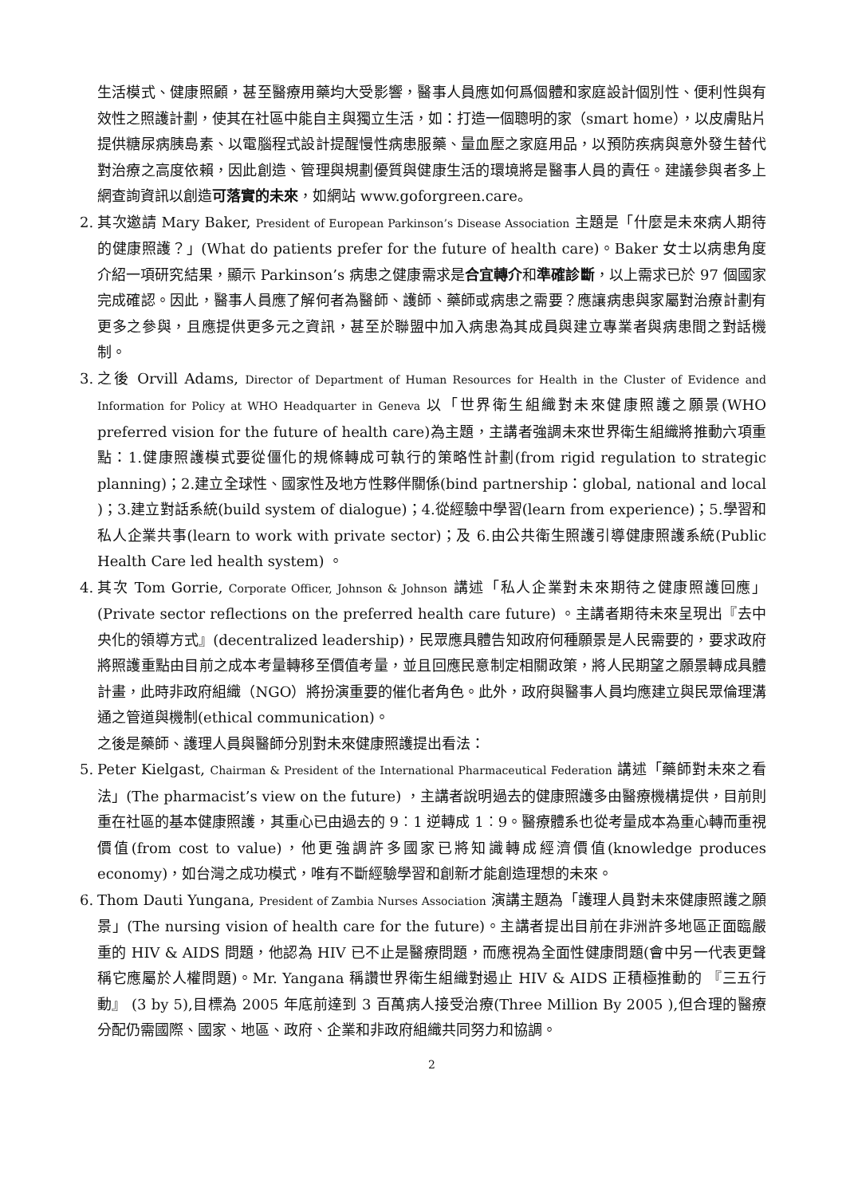生活模式、健康照顧，甚至醫療用藥均大受影響，醫事人員應如何爲個體和家庭設計個別性、便利性與有效性之照護計劃，使其在社區中能自主與獨立生活，如：打造一個聰明的家（smart home），以皮膚貼片提供糖尿病胰島素、以電腦程式設計提醒慢性病患服藥、量血壓之家庭用品，以預防疾病與意外發生替代對治療之高度依賴，因此創造、管理與規劃優質與健康生活的環境將是醫事人員的責任。建議參與者多上網查詢資訊以創造可落實的未來，如網站 www.goforgreen.care。
2. 其次邀請 Mary Baker, President of European Parkinson’s Disease Association 主題是「什麼是未來病人期待的健康照護？」(What do patients prefer for the future of health care)。Baker 女士以病患角度介紹一項研究結果，顯示 Parkinson’s 病患之健康需求是合宜轉介和準確診斷，以上需求已於 97 個國家完成確認。因此，醫事人員應了解何者為醫師、護師、藥師或病患之需要？應讓病患與家屬對治療計劃有更多之參與，且應提供更多元之資訊，甚至於聯盟中加入病患為其成員與建立專業者與病患間之對話機制。
3. 之後 Orvill Adams, Director of Department of Human Resources for Health in the Cluster of Evidence and Information for Policy at WHO Headquarter in Geneva 以「世界衛生組織對未來健康照護之願景(WHO preferred vision for the future of health care)為主題，主講者強調未來世界衛生組織將推動六項重點：1.健康照護模式要從僵化的規條轉成可執行的策略性計劃(from rigid regulation to strategic planning)；2.建立全球性、國家性及地方性夥伴關係(bind partnership：global, national and local )；3.建立對話系統(build system of dialogue)；4.從經驗中學習(learn from experience)；5.學習和私人企業共事(learn to work with private sector)；及 6.由公共衛生照護引導健康照護系統(Public Health Care led health system) 。
4. 其次 Tom Gorrie, Corporate Officer, Johnson & Johnson 講述「私人企業對未來期待之健康照護回應」(Private sector reflections on the preferred health care future) 。主講者期待未來呈現出『去中央化的領導方式』(decentralized leadership)，民眾應具體告知政府何種願景是人民需要的，要求政府將照護重點由目前之成本考量轉移至價值考量，並且回應民意制定相關政策，將人民期望之願景轉成具體計畫，此時非政府組織（NGO）將扮演重要的催化者角色。此外，政府與醫事人員均應建立與民眾倫理溝通之管道與機制(ethical communication)。
之後是藥師、護理人員與醫師分別對未來健康照護提出看法：
5. Peter Kielgast, Chairman & President of the International Pharmaceutical Federation 講述「藥師對未來之看法」(The pharmacist’s view on the future) ，主講者說明過去的健康照護多由醫療機構提供，目前則重在社區的基本健康照護，其重心已由過去的 9︰1 逆轉成 1︰9。醫療體系也從考量成本為重心轉而重視價值(from cost to value)，他更強調許多國家已將知識轉成經濟價值(knowledge produces economy)，如台灣之成功模式，唯有不斷經驗學習和創新才能創造理想的未來。
6. Thom Dauti Yungana, President of Zambia Nurses Association 演講主題為「護理人員對未來健康照護之願景」(The nursing vision of health care for the future)。主講者提出目前在非洲許多地區正面臨嚴重的 HIV & AIDS 問題，他認為 HIV 已不止是醫療問題，而應視為全面性健康問題(會中另一代表更聲稱它應屬於人權問題)。Mr. Yangana 稱讚世界衛生組織對遏止 HIV & AIDS 正積極推動的 『三五行動』 (3 by 5),目標為 2005 年底前達到 3 百萬病人接受治療(Three Million By 2005 ),但合理的醫療分配仍需國際、國家、地區、政府、企業和非政府組織共同努力和協調。
2